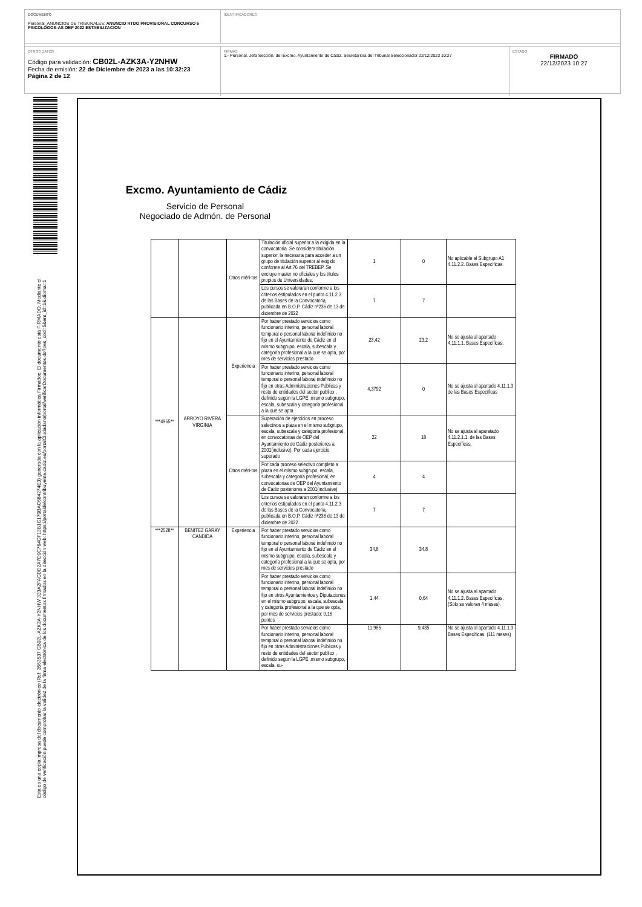DOCUMENTO
Personal_ANUNCIOS DE TRIBUNALES: ANUNCIO RTDO PROVISIONAL CONCURSO 5 PSICOLOGOS-AS OEP 2022 ESTABILIZACION
IDENTIFICADORES
OTROS DATOS
Código para validación: CB02L-AZK3A-Y2NHW
Fecha de emisión: 22 de Diciembre de 2023 a las 10:32:23
Página 2 de 12
FIRMAS
1.- Personal. Jefa Sección. del Excmo. Ayuntamiento de Cádiz. Secretario/a del Tribunal Seleccionador 22/12/2023 10:27
ESTADO
FIRMADO
22/12/2023 10:27
Esta es una copia impresa del documento electrónico (Ref: 3563537 CB02L-AZK3A-Y2NHW 323A2FACDD2A7D0C764CF13B1C170BAC684274E3) generada con la aplicación informática Firmadoc. El documento está FIRMADO. Mediante el código de verificación puede comprobar la validez de la firma electrónica de los documentos firmados en la dirección web: https://portaldelcontribuyente.cadiz.es/portalCiudadano/portal/verificarDocumentos.do?pes_cod=5&ent_id=1&idioma=1
Excmo. Ayuntamiento de Cádiz
Servicio de Personal
Negociado de Admón. de Personal
| | | Otros méri-tos | Titulación oficial superior a la exigida en la convocatoria. Se considera titulación superior, la necesaria para acceder a un grupo de titulación superior al exigido conforme al Art.76 del TREBEP. Se excluye master no oficiales y los títulos propios de Universidades. | 1 | 0 | No aplicable al Subgrupo A1 4.11.2.2. Bases Específicas. |
| | | | Los cursos se valoraran conforme a los criterios estipulados en el punto 4.11.2.3 de las Bases de la Convocatoria, publicada en B.O.P. Cádiz nº236 de 13 de diciembre de 2022 | 7 | 7 | |
| ***4965** | ARROYO RIVERA VIRGINIA | Experiencia | Por haber prestado servicios como funcionario interino, personal laboral temporal o personal laboral indefinido no fijo en el Ayuntamiento de Cádiz en el mismo subgrupo, escala, subescala y categoría profesional a la que se opta, por mes de servicios prestado | 23,42 | 23,2 | No se ajusta al apartado 4.11.1.1. Bases Específicas. |
| | | | Por haber prestado servicios como funcionario interino, personal laboral temporal o personal laboral indefinido no fijo en otras Administraciones Públicas y resto de entidades del sector público , definido según la LGPE ,mismo subgrupo, escala, subescala y categoría profesional a la que se opta | 4,3792 | 0 | No se ajusta al apartado 4.11.1.3 de las Bases Específicas |
| | | Otros méri-tos | Superación de ejercicios en proceso selectivos a plaza en el mismo subgrupo, escala, subescala y categoría profesional, en convocatorias de OEP del Ayuntamiento de Cádiz posteriores a 2001(inclusive). Por cada ejercicio superado | 22 | 18 | No se ajusta al aparatado 4.11.2.1.1. de las Bases Específicas. |
| | | | Por cada proceso selectivo completo a plaza en el mismo subgrupo, escala, subescala y categoría profesional, en convocatorias de OEP del Ayuntamiento de Cádiz posteriores a 2001(inclusive) | 4 | 4 | |
| | | | Los cursos se valoraran conforme a los criterios estipulados en el punto 4.11.2.3 de las Bases de la Convocatoria, publicada en B.O.P. Cádiz nº236 de 13 de diciembre de 2022 | 7 | 7 | |
| ***2528** | BENITEZ GARAY CANDIDA | Experiencia | Por haber prestado servicios como funcionario interino, personal laboral temporal o personal laboral indefinido no fijo en el Ayuntamiento de Cádiz en el mismo subgrupo, escala, subescala y categoría profesional a la que se opta, por mes de servicios prestado | 34,8 | 34,8 | |
| | | | Por haber prestado servicios como funcionario interino, personal laboral temporal o personal laboral indefinido no fijo en otros Ayuntamientos y Diputaciones en el mismo subgrupo, escala, subescala y categoría profesional a la que se opta, por mes de servicios prestado: 0,16 puntos | 1,44 | 0,64 | No se ajusta al apartado 4.11.1.2. Bases Específicas. (Sólo se valoran 4 meses). |
| | | | Por haber prestado servicios como funcionario interino, personal laboral temporal o personal laboral indefinido no fijo en otras Administraciones Públicas y resto de entidades del sector público , definido según la LGPE ,mismo subgrupo, escala, su- | 11,985 | 9,435 | No se ajusta al apartado 4.11.1.3 Bases Específicas. (111 meses) |